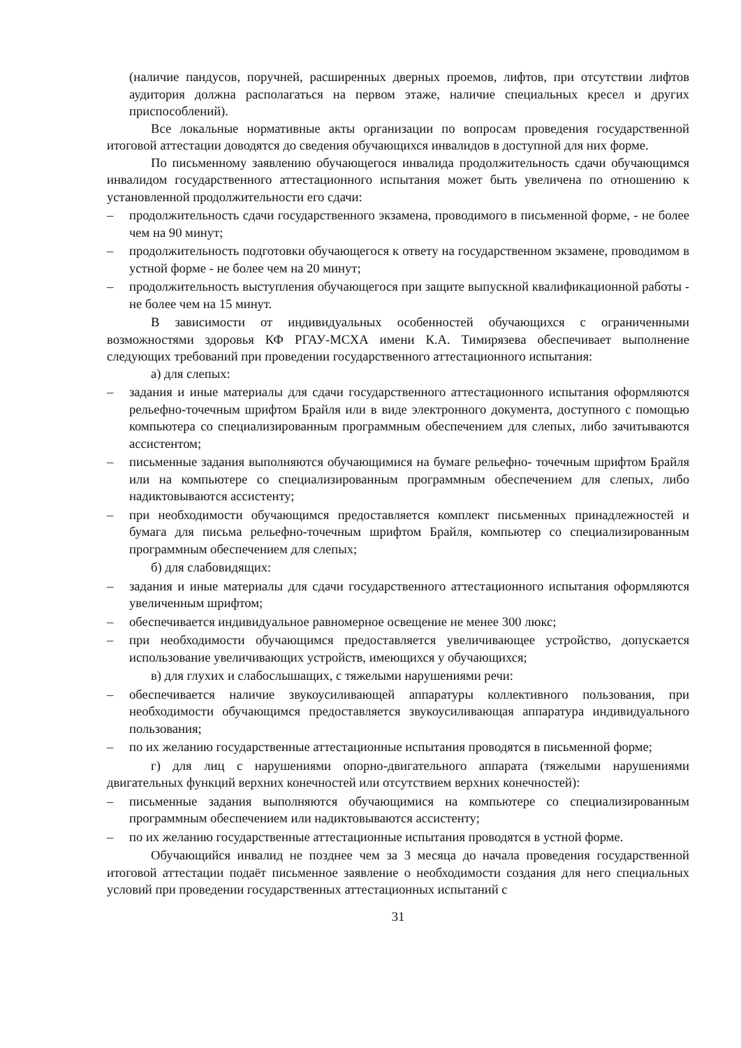(наличие пандусов, поручней, расширенных дверных проемов, лифтов, при отсутствии лифтов аудитория должна располагаться на первом этаже, наличие специальных кресел и других приспособлений).
Все локальные нормативные акты организации по вопросам проведения государственной итоговой аттестации доводятся до сведения обучающихся инвалидов в доступной для них форме.
По письменному заявлению обучающегося инвалида продолжительность сдачи обучающимся инвалидом государственного аттестационного испытания может быть увеличена по отношению к установленной продолжительности его сдачи:
– продолжительность сдачи государственного экзамена, проводимого в письменной форме, - не более чем на 90 минут;
– продолжительность подготовки обучающегося к ответу на государственном экзамене, проводимом в устной форме - не более чем на 20 минут;
– продолжительность выступления обучающегося при защите выпускной квалификационной работы - не более чем на 15 минут.
В зависимости от индивидуальных особенностей обучающихся с ограниченными возможностями здоровья КФ РГАУ-МСХА имени К.А. Тимирязева обеспечивает выполнение следующих требований при проведении государственного аттестационного испытания:
а) для слепых:
– задания и иные материалы для сдачи государственного аттестационного испытания оформляются рельефно-точечным шрифтом Брайля или в виде электронного документа, доступного с помощью компьютера со специализированным программным обеспечением для слепых, либо зачитываются ассистентом;
– письменные задания выполняются обучающимися на бумаге рельефно- точечным шрифтом Брайля или на компьютере со специализированным программным обеспечением для слепых, либо надиктовываются ассистенту;
– при необходимости обучающимся предоставляется комплект письменных принадлежностей и бумага для письма рельефно-точечным шрифтом Брайля, компьютер со специализированным программным обеспечением для слепых;
б) для слабовидящих:
– задания и иные материалы для сдачи государственного аттестационного испытания оформляются увеличенным шрифтом;
– обеспечивается индивидуальное равномерное освещение не менее 300 люкс;
– при необходимости обучающимся предоставляется увеличивающее устройство, допускается использование увеличивающих устройств, имеющихся у обучающихся;
в) для глухих и слабослышащих, с тяжелыми нарушениями речи:
– обеспечивается наличие звукоусиливающей аппаратуры коллективного пользования, при необходимости обучающимся предоставляется звукоусиливающая аппаратура индивидуального пользования;
– по их желанию государственные аттестационные испытания проводятся в письменной форме;
г) для лиц с нарушениями опорно-двигательного аппарата (тяжелыми нарушениями двигательных функций верхних конечностей или отсутствием верхних конечностей):
– письменные задания выполняются обучающимися на компьютере со специализированным программным обеспечением или надиктовываются ассистенту;
– по их желанию государственные аттестационные испытания проводятся в устной форме.
Обучающийся инвалид не позднее чем за 3 месяца до начала проведения государственной итоговой аттестации подаёт письменное заявление о необходимости создания для него специальных условий при проведении государственных аттестационных испытаний с
31